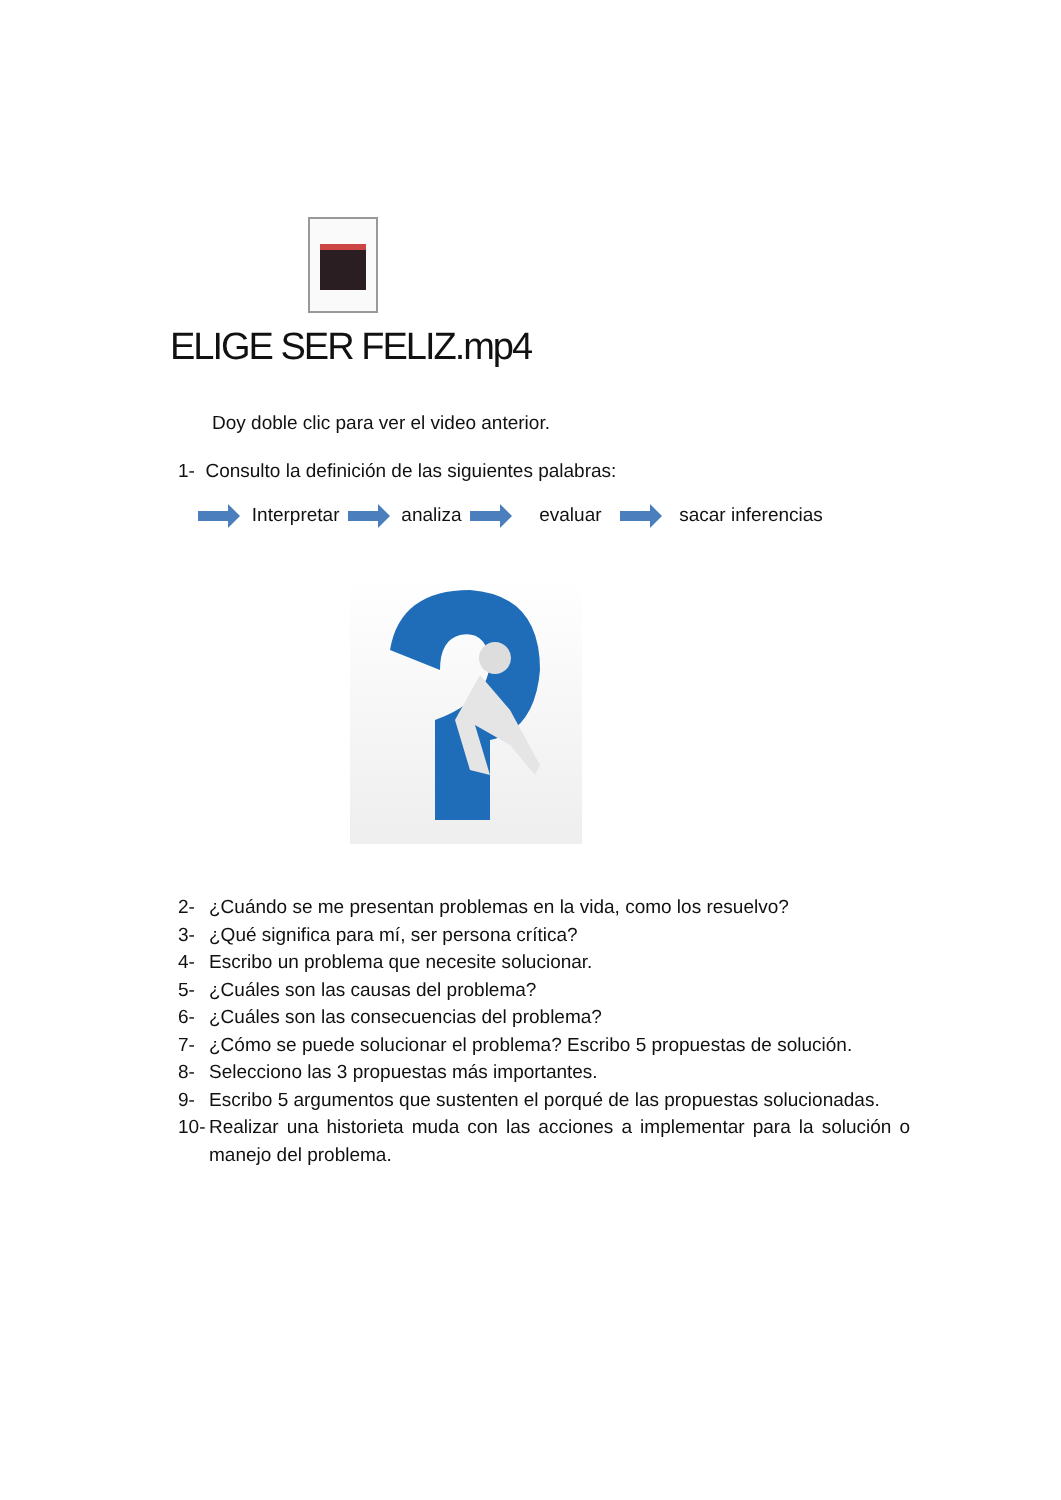ELIGE SER FELIZ.mp4
Doy doble clic para ver el video anterior.
1- Consulto la definición de las siguientes palabras:
Interpretar analiza evaluar sacar inferencias
2- ¿Cuándo se me presentan problemas en la vida, como los resuelvo?
3- ¿Qué significa para mí, ser persona crítica?
4- Escribo un problema que necesite solucionar.
5- ¿Cuáles son las causas del problema?
6- ¿Cuáles son las consecuencias del problema?
7- ¿Cómo se puede solucionar el problema? Escribo 5 propuestas de solución.
8- Selecciono las 3 propuestas más importantes.
9- Escribo 5 argumentos que sustenten el porqué de las propuestas solucionadas.
10- Realizar una historieta muda con las acciones a implementar para la solución o manejo del problema.